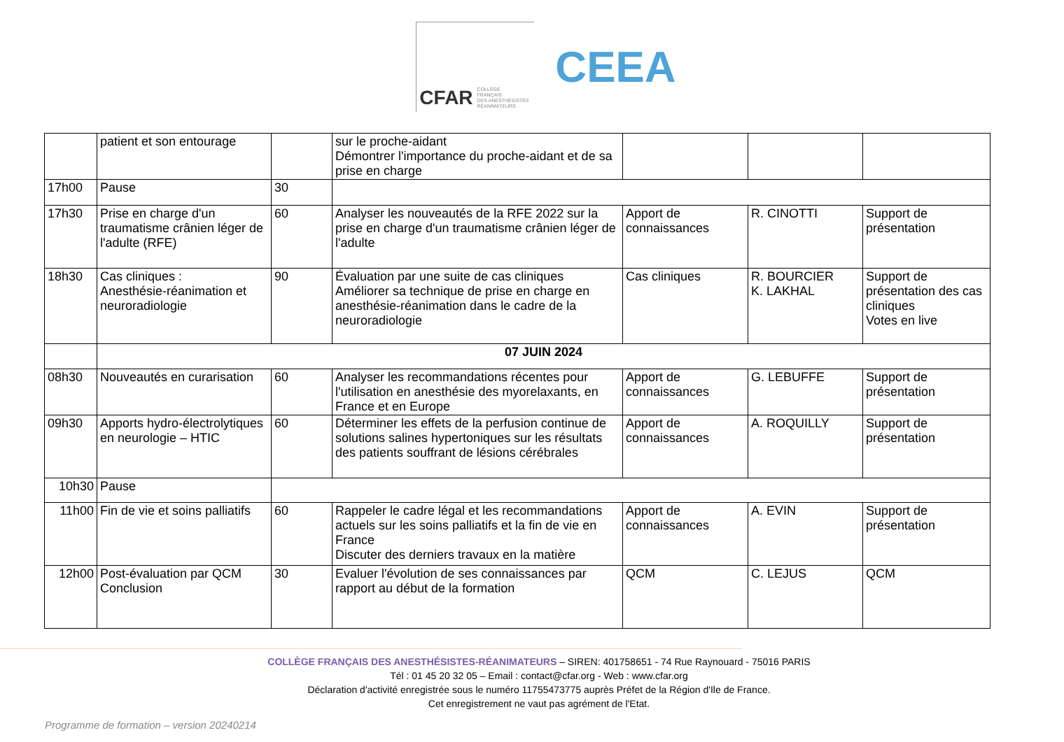CFAR COLLÈGE
FRANÇAIS
DES ANESTHÉSISTES
RÉANIMATEURS
CEEA
| | patient et son entourage | | sur le proche-aidant Démontrer l'importance du proche-aidant et de sa prise en charge | | | |
| 17h00 | Pause | 30 | | | | |
| 17h30 | Prise en charge d'un traumatisme crânien léger de l'adulte (RFE) | 60 | Analyser les nouveautés de la RFE 2022 sur la prise en charge d'un traumatisme crânien léger de l'adulte | Apport de connaissances | R. CINOTTI | Support de présentation |
| 18h30 | Cas cliniques : Anesthésie-réanimation et neuroradiologie | 90 | Évaluation par une suite de cas cliniques Améliorer sa technique de prise en charge en anesthésie-réanimation dans le cadre de la neuroradiologie | Cas cliniques | R. BOURCIER K. LAKHAL | Support de présentation des cas cliniques Votes en live |
| | 07 JUIN 2024 | | | | | |
| 08h30 | Nouveautés en curarisation | 60 | Analyser les recommandations récentes pour l'utilisation en anesthésie des myorelaxants, en France et en Europe | Apport de connaissances | G. LEBUFFE | Support de présentation |
| 09h30 | Apports hydro-électrolytiques en neurologie – HTIC | 60 | Déterminer les effets de la perfusion continue de solutions salines hypertoniques sur les résultats des patients souffrant de lésions cérébrales | Apport de connaissances | A. ROQUILLY | Support de présentation |
| 10h30 | Pause | | | | | |
| 11h00 | Fin de vie et soins palliatifs | 60 | Rappeler le cadre légal et les recommandations actuels sur les soins palliatifs et la fin de vie en France Discuter des derniers travaux en la matière | Apport de connaissances | A. EVIN | Support de présentation |
| 12h00 | Post-évaluation par QCM Conclusion | 30 | Evaluer l'évolution de ses connaissances par rapport au début de la formation | QCM | C. LEJUS | QCM |
COLLÈGE FRANÇAIS DES ANESTHÉSISTES-RÉANIMATEURS – SIREN: 401758651 - 74 Rue Raynouard - 75016 PARIS
Tél : 01 45 20 32 05 – Email : contact@cfar.org - Web : www.cfar.org
Déclaration d'activité enregistrée sous le numéro 11755473775 auprès Préfet de la Région d'Ile de France.
Cet enregistrement ne vaut pas agrément de l'Etat.
Programme de formation – version 20240214